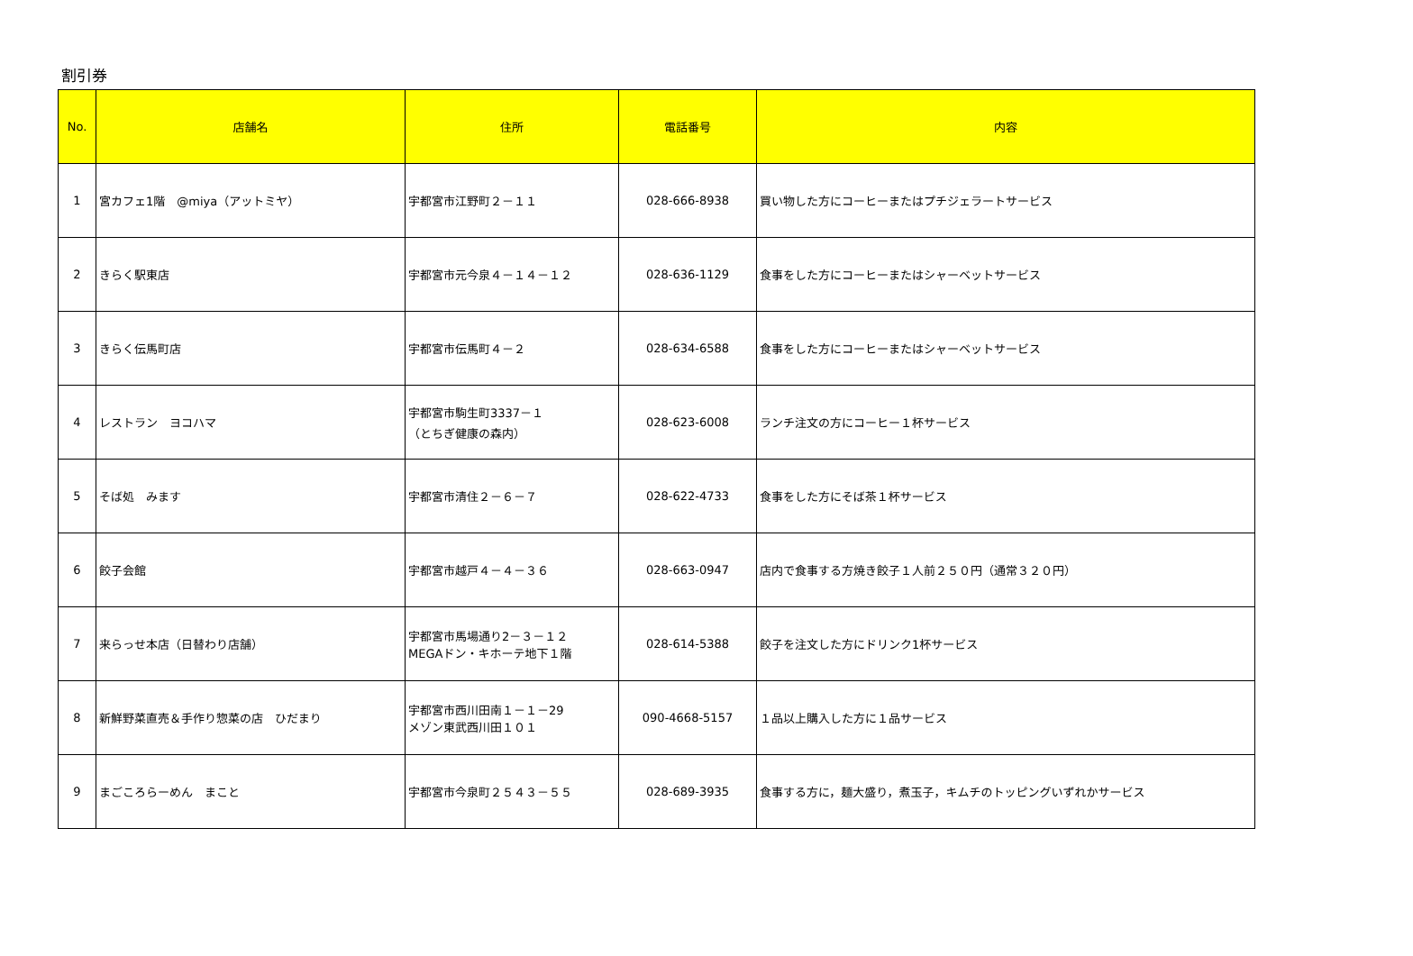割引券
| No. | 店舗名 | 住所 | 電話番号 | 内容 |
| --- | --- | --- | --- | --- |
| 1 | 宮カフェ1階 @miya（アットミヤ） | 宇都宮市江野町２－１１ | 028-666-8938 | 買い物した方にコーヒーまたはプチジェラートサービス |
| 2 | きらく駅東店 | 宇都宮市元今泉４－１４－１２ | 028-636-1129 | 食事をした方にコーヒーまたはシャーベットサービス |
| 3 | きらく伝馬町店 | 宇都宮市伝馬町４－２ | 028-634-6588 | 食事をした方にコーヒーまたはシャーベットサービス |
| 4 | レストラン ヨコハマ | 宇都宮市駒生町3337－１ （とちぎ健康の森内） | 028-623-6008 | ランチ注文の方にコーヒー１杯サービス |
| 5 | そば処 みます | 宇都宮市清住２－６－７ | 028-622-4733 | 食事をした方にそば茶１杯サービス |
| 6 | 餃子会館 | 宇都宮市越戸４－４－３６ | 028-663-0947 | 店内で食事する方焼き餃子１人前２５０円（通常３２０円） |
| 7 | 来らっせ本店（日替わり店舗） | 宇都宮市馬場通り2－３－１２ MEGAドン・キホーテ地下１階 | 028-614-5388 | 餃子を注文した方にドリンク1杯サービス |
| 8 | 新鮮野菜直売＆手作り惣菜の店 ひだまり | 宇都宮市西川田南１－１－29 メゾン東武西川田１０１ | 090-4668-5157 | １品以上購入した方に１品サービス |
| 9 | まごころらーめん まこと | 宇都宮市今泉町２５４３－５５ | 028-689-3935 | 食事する方に，麺大盛り，煮玉子，キムチのトッピングいずれかサービス |